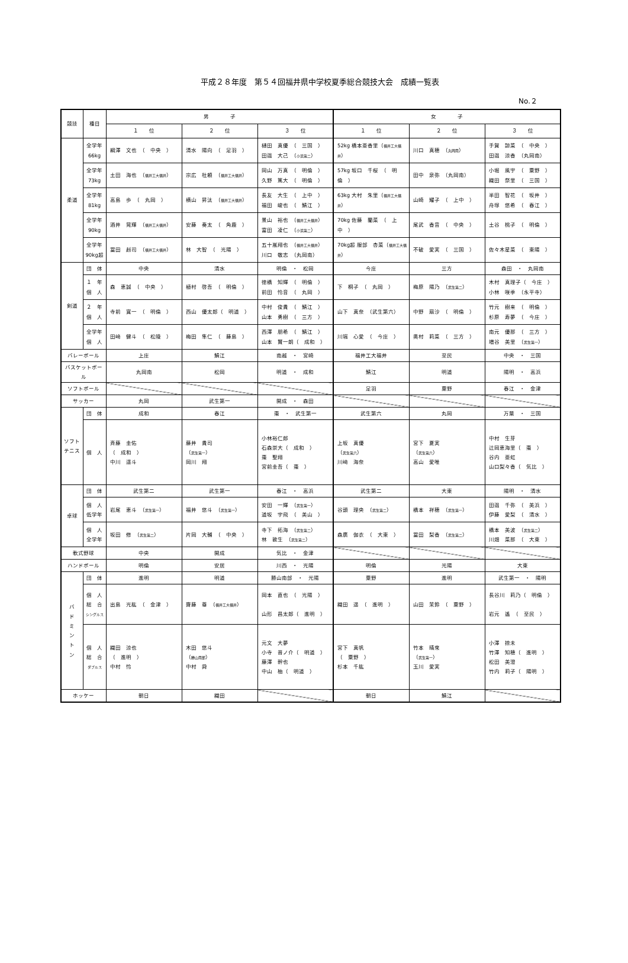平成２８年度　第５４回福井県中学校夏季総合競技大会　成績一覧表
No.２
| 競技 | 種目 | 男 子 | | | 女 子 | | |
| --- | --- | --- | --- | --- | --- | --- | --- |
| | | １ 位 | ２ 位 | ３ 位 | １ 位 | ２ 位 | ３ 位 |
| 柔道 | 全学年 66kg | 綱澤 文也 （ 中央 ） | 清水 陽向 （ 足羽 ） | 樋田 真優 （ 三国 ） 田邉 大己 （ 小浜第二 ） | 52kg 橋本亜香里（ 福井工大福井 ） | 川口 真穂 （ 丸岡南 ） | 手賀 諒菜 （ 中央 ） 田邉 涼香 （丸岡南） |
| | 全学年 73kg | 土田 海也 （ 福井工大福井 ） | 宗広 杜頼 （ 福井工大福井 ） | 岡山 万真 （ 明倫 ） 久野 篤大 （ 明倫 ） | 57kg 坂口 千桜 （ 明倫 ） | 田中 泉弥 （丸岡南） | 小堀 風宇 （ 粟野 ） 織田 祭里 （ 三国 ） |
| | 全学年 81kg | 高島 歩 （ 丸岡 ） | 横山 昇汰 （ 福井工大福井 ） | 長友 大生 （ 上中 ） 福田 峻也 （ 鯖江 ） | 63kg 大村 朱里（ 福井工大福井 ） | 山崎 耀子 （ 上中 ） | 半田 智花 （ 坂井 ） 舟塚 悠希 （ 春江 ） |
| | 全学年 90kg | 酒井 晃輝 （ 福井工大福井 ） | 安藤 奏太 （ 角鹿 ） | 景山 裕也 （ 福井工大福井 ） 富田 凌仁 （ 小浜第二 ） | 70kg 佐藤 蘭菜 （ 上中 ） | 尾武 香音 （ 中央 ） | 土谷 桃子 （ 明倫 ） |
| | 全学年 90kg超 | 冨田 赳司 （ 福井工大福井 ） | 林 大智 （ 光陽 ） | 五十嵐翔也 （ 福井工大福井 ） 川口 敬志 （丸岡南） | 70kg超 服部 杏菜（ 福井工大福井 ） | 不破 愛実 （ 三国 ） | 佐々木星菜 （ 東陽 ） |
| 剣道 | 団 体 | 中央 | 清水 | 明倫 ・ 松岡 | 今庄 | 三方 | 森田 ・ 丸岡南 |
| | １ 年 個 人 | 森 恵誠 （ 中央 ） | 植村 啓吾 （ 明倫 ） | 徳橋 知輝 （ 明倫 ） 前田 怜音 （ 丸岡 ） | 下 桐子 （ 丸岡 ） | 梅原 陽乃 （ 武生第二 ） | 木村 真理子（ 今庄 ） 小林 咲季 （永平寺） |
| | ２ 年 個 人 | 寺前 寛一 （ 明倫 ） | 西山 優太郎（ 明道 ） | 中村 俊貴 （ 鯖江 ） 山本 勇樹 （ 三方 ） | 山下 真奈 （武生第六） | 中野 扇沙 （ 明倫 ） | 竹元 樹来 （ 明倫 ） 杉原 寿夢 （ 今庄 ） |
| | 全学年 個 人 | 田﨑 健斗 （ 松陵 ） | 梅田 隼仁 （ 藤島 ） | 西澤 朋希 （ 鯖江 ） 山本 賢一朗（ 成和 ） | 川端 心愛 （ 今庄 ） | 奥村 莉菜 （ 三方 ） | 南元 優那 （ 三方 ） 増谷 美里 （ 武生第一 ） |
| バレーボール | | 上庄 | 鯖江 | 南越 ・ 宮崎 | 福井工大福井 | 至民 | 中央 ・ 三国 |
| バスケットボール | | 丸岡南 | 松岡 | 明道 ・ 成和 | 鯖江 | 明道 | 陽明 ・ 高浜 |
| ソフトボール | | | | | 足羽 | 粟野 | 春江 ・ 金津 |
| サッカー | | 丸岡 | 武生第一 | 開成 ・ 森田 | | | |
| ソフト テニス | 団 体 | 成和 | 春江 | 棗 ・ 武生第一 | 武生第六 | 丸岡 | 万葉 ・ 三国 |
| | 個 人 | 斉藤 圭佑 （ 成和 ） 中川 遥斗 | 藤井 貴司 （ 武生第一 ） 岡川 翔 | 小林裕仁郎 石森崇大（ 成和 ） 棗 聖翔 宮前圭吾（ 棗 ） | 上坂 真優 （ 武生第六 ） 川﨑 海奈 | 宮下 夏実 （ 武生第六 ） 高山 愛唯 | 中村 生芽 辻岡恵海里（ 棗 ） 谷内 亜虹 山口梨々香（ 気比 ） |
| 卓球 | 団 体 | 武生第二 | 武生第一 | 春江 ・ 高浜 | 武生第二 | 大東 | 陽明 ・ 清水 |
| | 個 人 低学年 | 岩尾 恵斗 （ 武生第一 ） | 福井 悠斗 （ 武生第一 ） | 安田 一輝 （ 武生第一 ） 道坂 宇飛 （ 美山 ） | 谷頭 理央 （ 武生第二 ） | 橋本 祥穂 （ 武生第一 ） | 田邉 千弥 （ 美浜 ） 伊藤 愛梨 （ 清水 ） |
| | 個 人 全学年 | 坂田 修 （ 武生第二 ） | 片岡 大輔 （ 中央 ） | 寺下 拓海 （ 武生第二 ） 林 敦生 （ 武生第二 ） | 森廣 伽衣 （ 大東 ） | 冨田 梨香 （ 武生第二 ） | 橋本 美波 （ 武生第二 ） 川畑 菜那 （ 大東 ） |
| 軟式野球 | | 中央 | 開成 | 気比 ・ 金津 | | | |
| ハンドボール | | 明倫 | 安居 | 川西 ・ 光陽 | 明倫 | 光陽 | 大東 |
| バ ド ミ ン ト ン | 団 体 | 進明 | 明道 | 勝山南部 ・ 光陽 | 粟野 | 進明 | 武生第一 ・ 陽明 |
| | 個 人 総 合 シングルス | 出島 光紘 （ 金津 ） | 齋藤 尊 （ 福井工大福井 ） | 岡本 直也 （ 光陽 ） 山形 昌太郎（ 進明 ） | 織田 遥 （ 進明 ） | 山田 茉鈴 （ 粟野 ） | 長谷川 莉乃（ 明倫 ） 岩元 遙 （ 至民 ） |
| | 個 人 総 合 ダブルス | 織田 涼也 （ 進明 ） 中村 怜 | 木田 悠斗 （ 勝山南部 ） 中村 舜 | 元文 大夢 小寺 晋ノ介（ 明道 ） 藤澤 幹也 中山 柚（ 明道 ） | 宮下 真帆 （ 粟野 ） 杉本 千紘 | 竹本 晴來 （ 武生第一 ） 玉川 愛実 | 小澤 捺未 竹澤 知穂（ 進明 ） 松田 美澄 竹内 莉子（ 陽明 ） |
| ホッケー | | 朝日 | 織田 | | 朝日 | 鯖江 | |